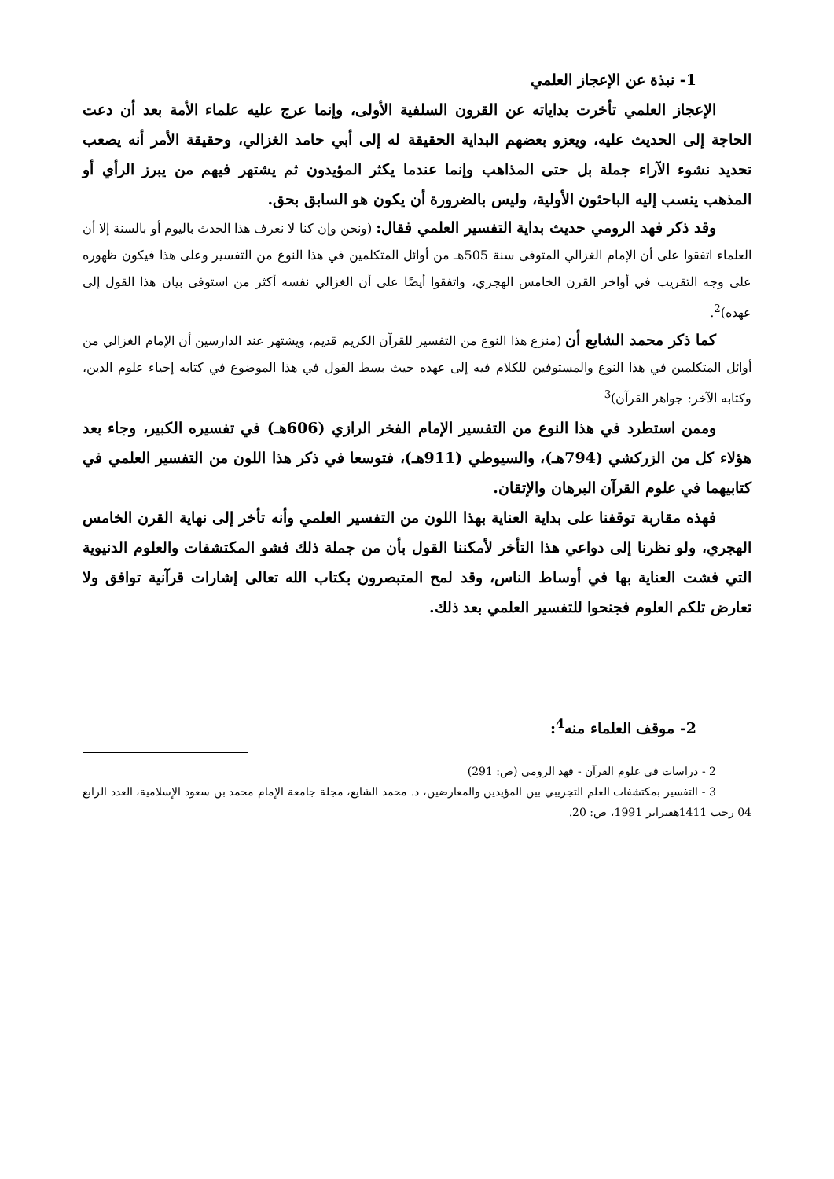1- نبذة عن الإعجاز العلمي
الإعجاز العلمي تأخرت بداياته عن القرون السلفية الأولى، وإنما عرج عليه علماء الأمة بعد أن دعت الحاجة إلى الحديث عليه، ويعزو بعضهم البداية الحقيقة له إلى أبي حامد الغزالي، وحقيقة الأمر أنه يصعب تحديد نشوء الآراء جملة بل حتى المذاهب وإنما عندما يكثر المؤيدون ثم يشتهر فيهم من يبرز الرأي أو المذهب ينسب إليه الباحثون الأولية، وليس بالضرورة أن يكون هو السابق بحق.
وقد ذكر فهد الرومي حديث بداية التفسير العلمي فقال: (ونحن وإن كنا لا نعرف هذا الحدث باليوم أو بالسنة إلا أن العلماء اتفقوا على أن الإمام الغزالي المتوفى سنة 505هـ من أوائل المتكلمين في هذا النوع من التفسير وعلى هذا فيكون ظهوره على وجه التقريب في أواخر القرن الخامس الهجري، واتفقوا أيضًا على أن الغزالي نفسه أكثر من استوفى بيان هذا القول إلى عهده)<sup>2</sup>.
كما ذكر محمد الشايع أن (منزع هذا النوع من التفسير للقرآن الكريم قديم، ويشتهر عند الدارسين أن الإمام الغزالي من أوائل المتكلمين في هذا النوع والمستوفين للكلام فيه إلى عهده حيث بسط القول في هذا الموضوع في كتابه إحياء علوم الدين، وكتابه الآخر: جواهر القرآن)<sup>3</sup>
وممن استطرد في هذا النوع من التفسير الإمام الفخر الرازي (606هـ) في تفسيره الكبير، وجاء بعد هؤلاء كل من الزركشي (794هـ)، والسيوطي (911هـ)، فتوسعا في ذكر هذا اللون من التفسير العلمي في كتابيهما في علوم القرآن البرهان والإتقان.
فهذه مقاربة توقفنا على بداية العناية بهذا اللون من التفسير العلمي وأنه تأخر إلى نهاية القرن الخامس الهجري، ولو نظرنا إلى دواعي هذا التأخر لأمكننا القول بأن من جملة ذلك فشو المكتشفات والعلوم الدنيوية التي فشت العناية بها في أوساط الناس، وقد لمح المتبصرون بكتاب الله تعالى إشارات قرآنية توافق ولا تعارض تلكم العلوم فجنحوا للتفسير العلمي بعد ذلك.
2- موقف العلماء منه<sup>4</sup>:
2 - دراسات في علوم القرآن - فهد الرومي (ص: 291)
3 - التفسير بمكتشفات العلم التجريبي بين المؤيدين والمعارضين، د. محمد الشايع، مجلة جامعة الإمام محمد بن سعود الإسلامية، العدد الرابع 04 رجب 1411هفبراير 1991، ص: 20.